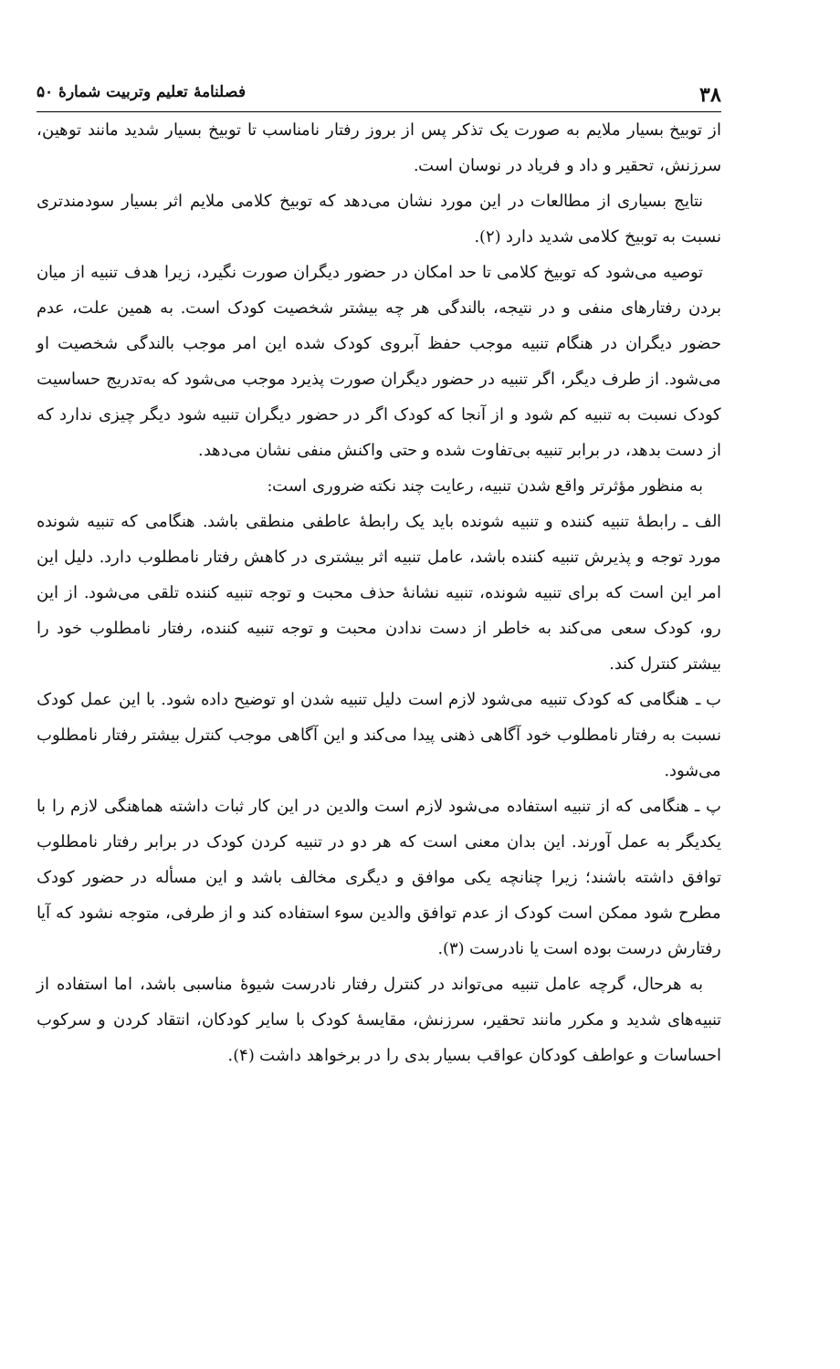۳۸ فصلنامهٔ تعلیم وتربیت شمارهٔ ۵۰
از توبیخ بسیار ملایم به صورت یک تذکر پس از بروز رفتار نامناسب تا توبیخ بسیار شدید مانند توهین، سرزنش، تحقیر و داد و فریاد در نوسان است.
نتایج بسیاری از مطالعات در این مورد نشان می‌دهد که توبیخ کلامی ملایم اثر بسیار سودمندتری نسبت به توبیخ کلامی شدید دارد (۲).
توصیه می‌شود که توبیخ کلامی تا حد امکان در حضور دیگران صورت نگیرد، زیرا هدف تنبیه از میان بردن رفتارهای منفی و در نتیجه، بالندگی هر چه بیشتر شخصیت کودک است. به همین علت، عدم حضور دیگران در هنگام تنبیه موجب حفظ آبروی کودک شده این امر موجب بالندگی شخصیت او می‌شود. از طرف دیگر، اگر تنبیه در حضور دیگران صورت پذیرد موجب می‌شود که به‌تدریج حساسیت کودک نسبت به تنبیه کم شود و از آنجا که کودک اگر در حضور دیگران تنبیه شود دیگر چیزی ندارد که از دست بدهد، در برابر تنبیه بی‌تفاوت شده و حتی واکنش منفی نشان می‌دهد.
به منظور مؤثرتر واقع شدن تنبیه، رعایت چند نکته ضروری است:
الف ـ رابطهٔ تنبیه کننده و تنبیه شونده باید یک رابطهٔ عاطفی منطقی باشد. هنگامی که تنبیه شونده مورد توجه و پذیرش تنبیه کننده باشد، عامل تنبیه اثر بیشتری در کاهش رفتار نامطلوب دارد. دلیل این امر این است که برای تنبیه شونده، تنبیه نشانهٔ حذف محبت و توجه تنبیه کننده تلقی می‌شود. از این رو، کودک سعی می‌کند به خاطر از دست ندادن محبت و توجه تنبیه کننده، رفتار نامطلوب خود را بیشتر کنترل کند.
ب ـ هنگامی که کودک تنبیه می‌شود لازم است دلیل تنبیه شدن او توضیح داده شود. با این عمل کودک نسبت به رفتار نامطلوب خود آگاهی ذهنی پیدا می‌کند و این آگاهی موجب کنترل بیشتر رفتار نامطلوب می‌شود.
پ ـ هنگامی که از تنبیه استفاده می‌شود لازم است والدین در این کار ثبات داشته هماهنگی لازم را با یکدیگر به عمل آورند. این بدان معنی است که هر دو در تنبیه کردن کودک در برابر رفتار نامطلوب توافق داشته باشند؛ زیرا چنانچه یکی موافق و دیگری مخالف باشد و این مسأله در حضور کودک مطرح شود ممکن است کودک از عدم توافق والدین سوء استفاده کند و از طرفی، متوجه نشود که آیا رفتارش درست بوده است یا نادرست (۳).
به هرحال، گرچه عامل تنبیه می‌تواند در کنترل رفتار نادرست شیوهٔ مناسبی باشد، اما استفاده از تنبیه‌های شدید و مکرر مانند تحقیر، سرزنش، مقایسهٔ کودک با سایر کودکان، انتقاد کردن و سرکوب احساسات و عواطف کودکان عواقب بسیار بدی را در برخواهد داشت (۴).